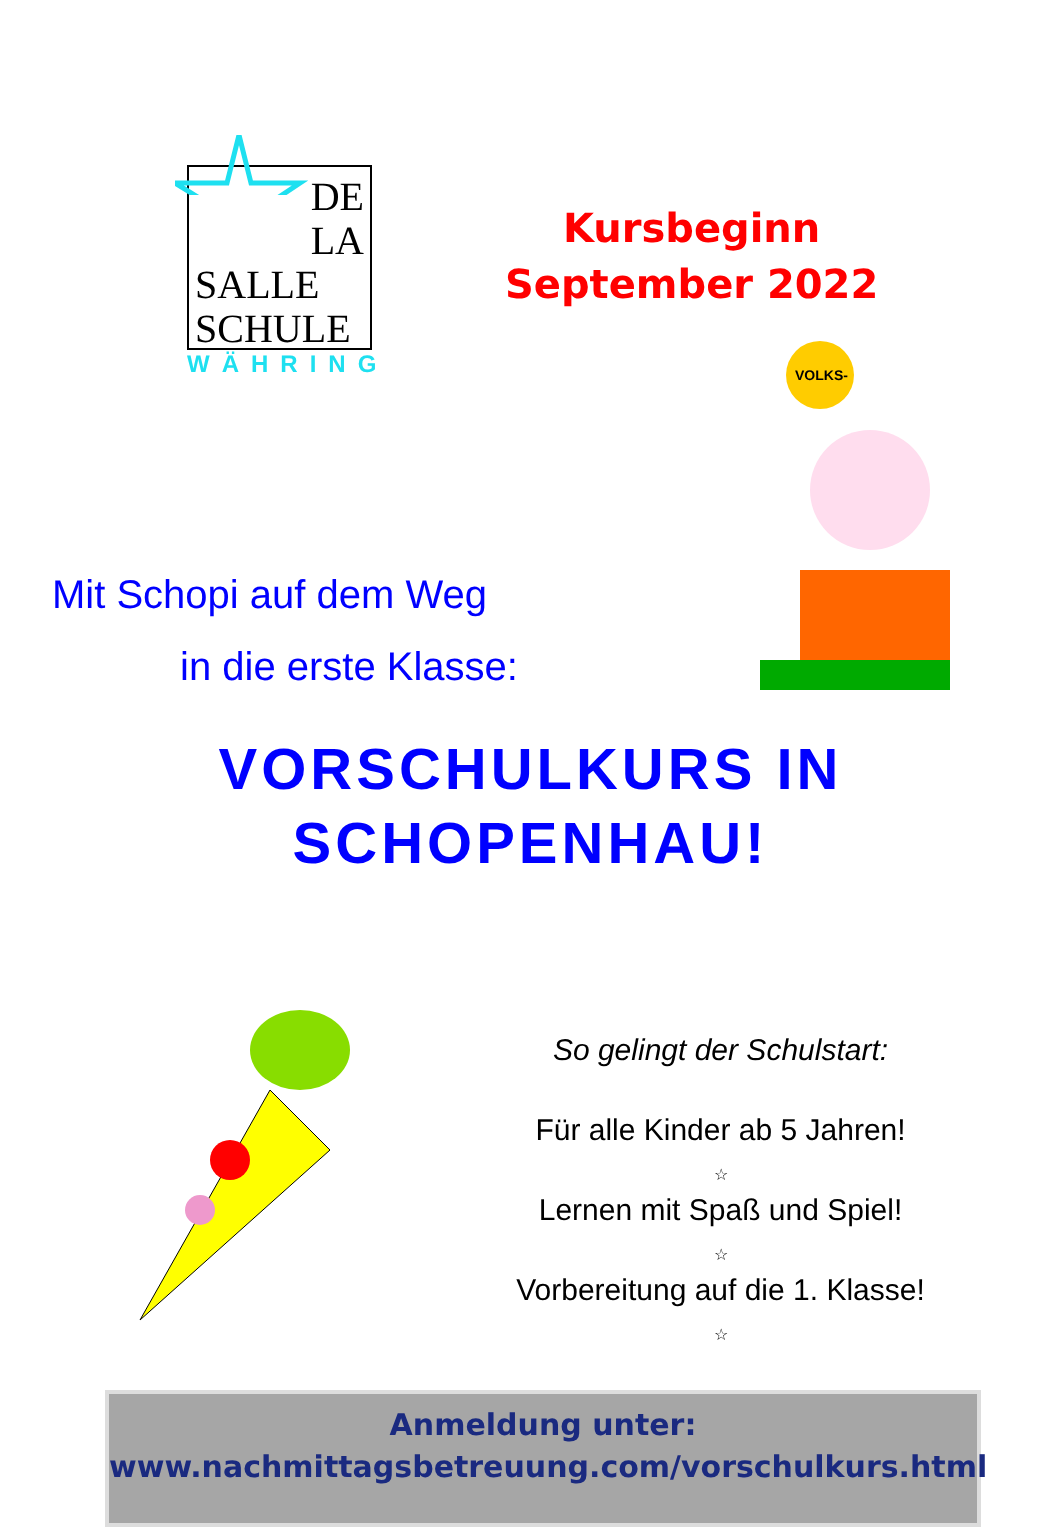DE
LA
SALLE
SCHULE
WÄHRING
Kursbeginn
September 2022
VOLKS-
Mit Schopi auf dem Weg
in die erste Klasse:
VORSCHULKURS IN
SCHOPENHAU!
So gelingt der Schulstart:
Für alle Kinder ab 5 Jahren!
☆
Lernen mit Spaß und Spiel!
☆
Vorbereitung auf die 1. Klasse!
☆
Anmeldung unter:
www.nachmittagsbetreuung.com/vorschulkurs.html